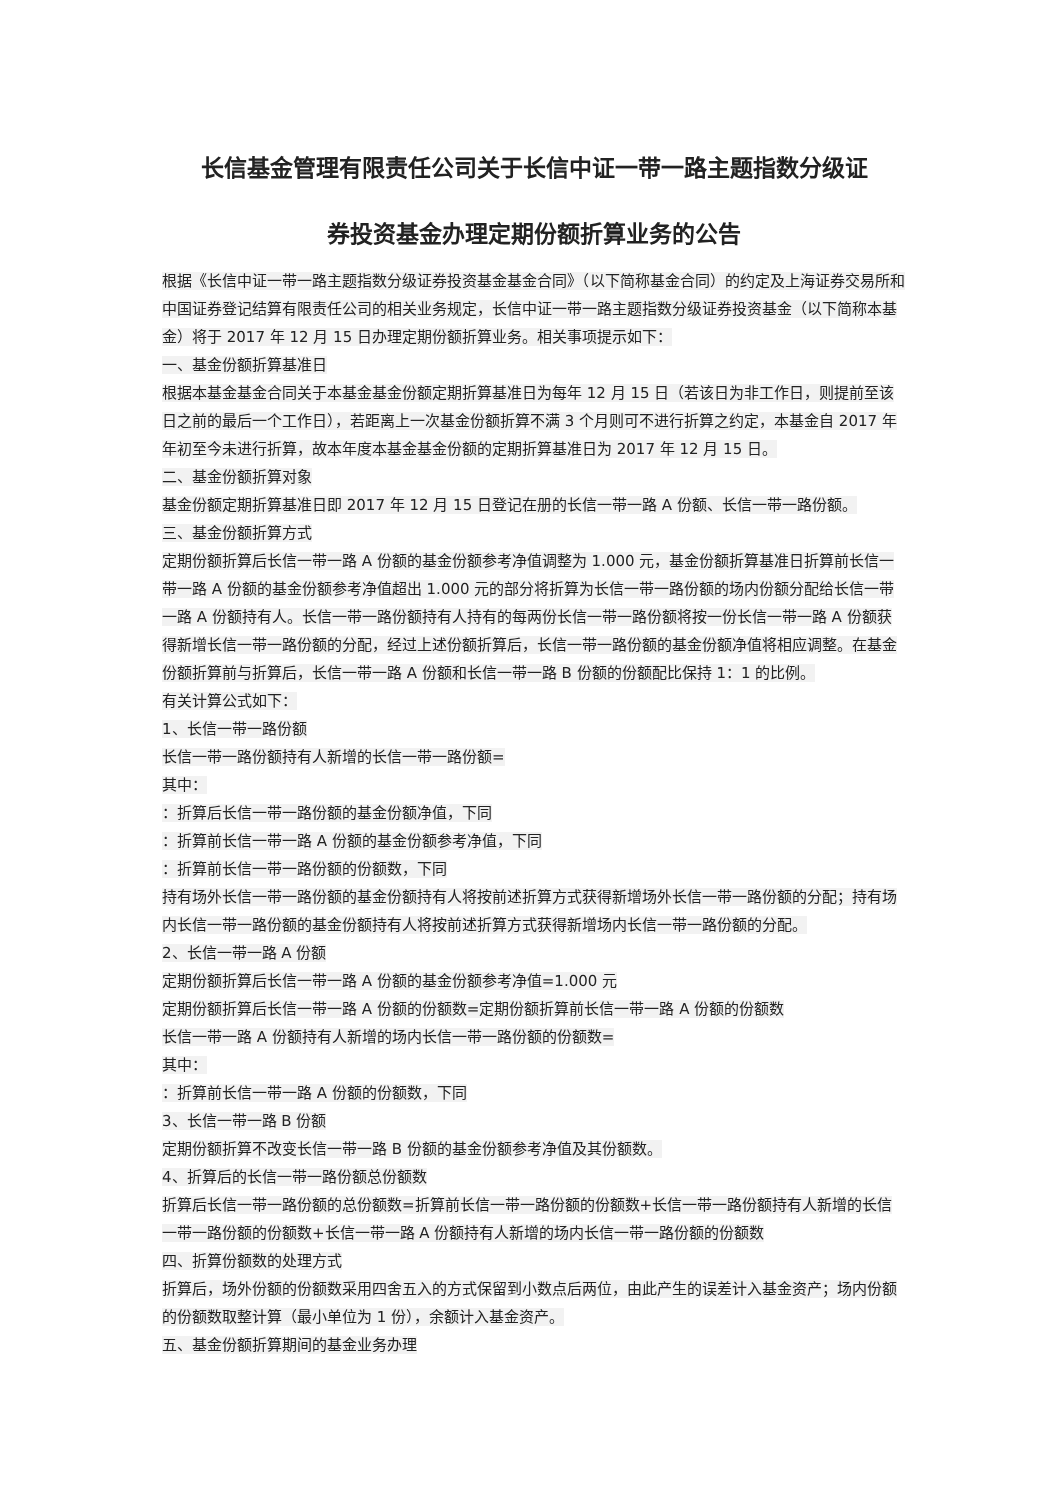长信基金管理有限责任公司关于长信中证一带一路主题指数分级证
券投资基金办理定期份额折算业务的公告
根据《长信中证一带一路主题指数分级证券投资基金基金合同》（以下简称基金合同）的约定及上海证券交易所和中国证券登记结算有限责任公司的相关业务规定，长信中证一带一路主题指数分级证券投资基金（以下简称本基金）将于 2017 年 12 月 15 日办理定期份额折算业务。相关事项提示如下：
一、基金份额折算基准日
根据本基金基金合同关于本基金基金份额定期折算基准日为每年 12 月 15 日（若该日为非工作日，则提前至该日之前的最后一个工作日），若距离上一次基金份额折算不满 3 个月则可不进行折算之约定，本基金自 2017 年年初至今未进行折算，故本年度本基金基金份额的定期折算基准日为 2017 年 12 月 15 日。
二、基金份额折算对象
基金份额定期折算基准日即 2017 年 12 月 15 日登记在册的长信一带一路 A 份额、长信一带一路份额。
三、基金份额折算方式
定期份额折算后长信一带一路 A 份额的基金份额参考净值调整为 1.000 元，基金份额折算基准日折算前长信一带一路 A 份额的基金份额参考净值超出 1.000 元的部分将折算为长信一带一路份额的场内份额分配给长信一带一路 A 份额持有人。长信一带一路份额持有人持有的每两份长信一带一路份额将按一份长信一带一路 A 份额获得新增长信一带一路份额的分配，经过上述份额折算后，长信一带一路份额的基金份额净值将相应调整。在基金份额折算前与折算后，长信一带一路 A 份额和长信一带一路 B 份额的份额配比保持 1：1 的比例。
有关计算公式如下：
1、长信一带一路份额
长信一带一路份额持有人新增的长信一带一路份额=
其中：
：折算后长信一带一路份额的基金份额净值，下同
：折算前长信一带一路 A 份额的基金份额参考净值，下同
：折算前长信一带一路份额的份额数，下同
持有场外长信一带一路份额的基金份额持有人将按前述折算方式获得新增场外长信一带一路份额的分配；持有场内长信一带一路份额的基金份额持有人将按前述折算方式获得新增场内长信一带一路份额的分配。
2、长信一带一路 A 份额
定期份额折算后长信一带一路 A 份额的基金份额参考净值=1.000 元
定期份额折算后长信一带一路 A 份额的份额数=定期份额折算前长信一带一路 A 份额的份额数
长信一带一路 A 份额持有人新增的场内长信一带一路份额的份额数=
其中：
：折算前长信一带一路 A 份额的份额数，下同
3、长信一带一路 B 份额
定期份额折算不改变长信一带一路 B 份额的基金份额参考净值及其份额数。
4、折算后的长信一带一路份额总份额数
折算后长信一带一路份额的总份额数=折算前长信一带一路份额的份额数+长信一带一路份额持有人新增的长信一带一路份额的份额数+长信一带一路 A 份额持有人新增的场内长信一带一路份额的份额数
四、折算份额数的处理方式
折算后，场外份额的份额数采用四舍五入的方式保留到小数点后两位，由此产生的误差计入基金资产；场内份额的份额数取整计算（最小单位为 1 份），余额计入基金资产。
五、基金份额折算期间的基金业务办理